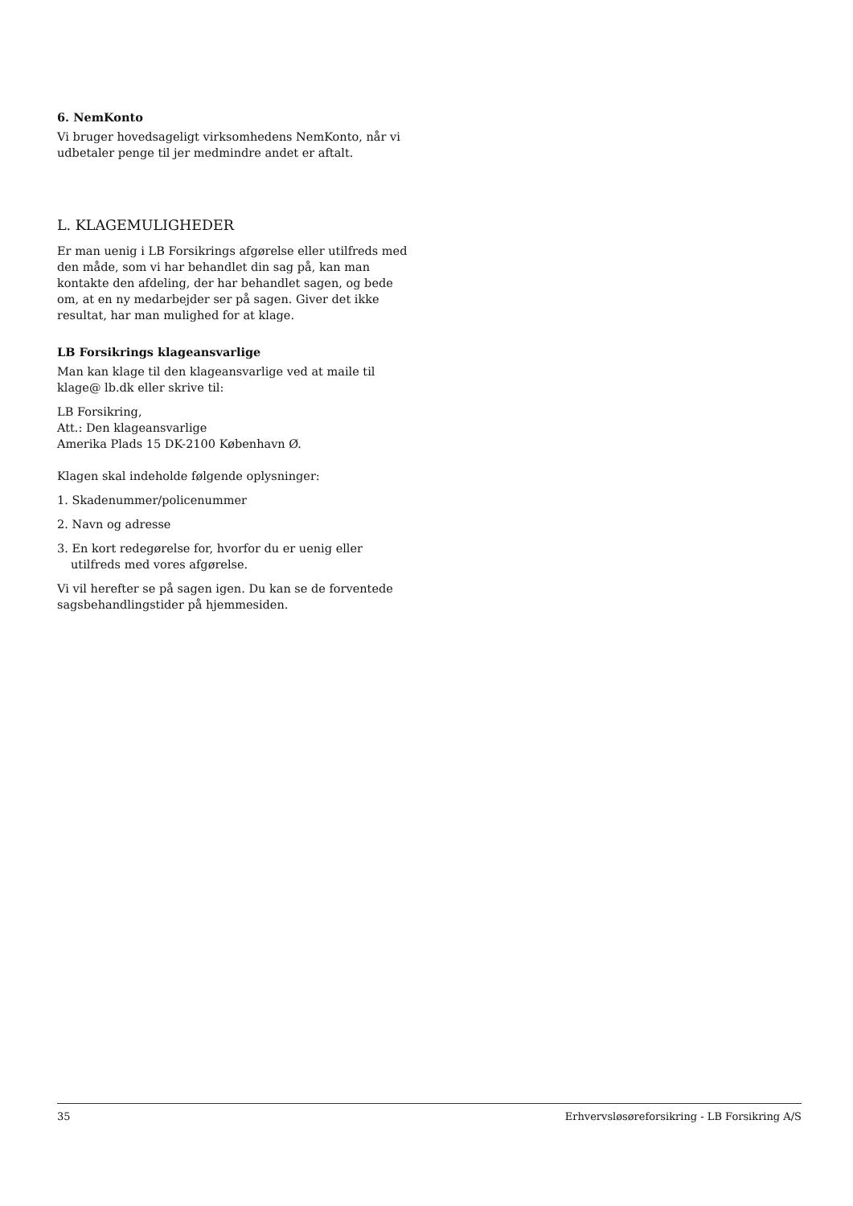6. NemKonto
Vi bruger hovedsageligt virksomhedens NemKonto, når vi udbetaler penge til jer medmindre andet er aftalt.
L. KLAGEMULIGHEDER
Er man uenig i LB Forsikrings afgørelse eller utilfreds med den måde, som vi har behandlet din sag på, kan man kontakte den afdeling, der har behandlet sagen, og bede om, at en ny medarbejder ser på sagen. Giver det ikke resultat, har man mulighed for at klage.
LB Forsikrings klageansvarlige
Man kan klage til den klageansvarlige ved at maile til klage@ lb.dk eller skrive til:
LB Forsikring,
Att.: Den klageansvarlige
Amerika Plads 15 DK-2100 København Ø.
Klagen skal indeholde følgende oplysninger:
1. Skadenummer/policenummer
2. Navn og adresse
3. En kort redegørelse for, hvorfor du er uenig eller utilfreds med vores afgørelse.
Vi vil herefter se på sagen igen. Du kan se de forventede sagsbehandlingstider på hjemmesiden.
35 Erhvervsløsøreforsikring - LB Forsikring A/S